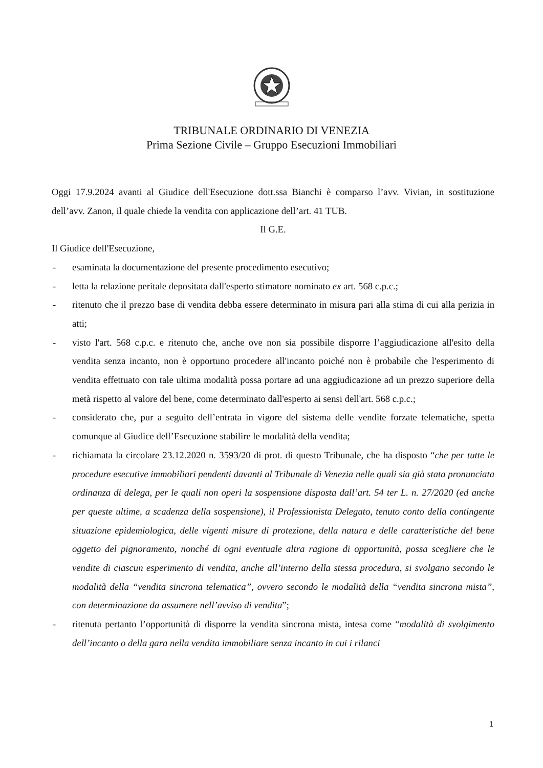TRIBUNALE ORDINARIO DI VENEZIA
Prima Sezione Civile – Gruppo Esecuzioni Immobiliari
Oggi 17.9.2024 avanti al Giudice dell'Esecuzione dott.ssa Bianchi è comparso l’avv. Vivian, in sostituzione dell’avv. Zanon, il quale chiede la vendita con applicazione dell’art. 41 TUB.
Il G.E.
Il Giudice dell'Esecuzione,
- esaminata la documentazione del presente procedimento esecutivo;
- letta la relazione peritale depositata dall'esperto stimatore nominato ex art. 568 c.p.c.;
- ritenuto che il prezzo base di vendita debba essere determinato in misura pari alla stima di cui alla perizia in atti;
- visto l'art. 568 c.p.c. e ritenuto che, anche ove non sia possibile disporre l’aggiudicazione all'esito della vendita senza incanto, non è opportuno procedere all'incanto poiché non è probabile che l'esperimento di vendita effettuato con tale ultima modalità possa portare ad una aggiudicazione ad un prezzo superiore della metà rispetto al valore del bene, come determinato dall'esperto ai sensi dell'art. 568 c.p.c.;
- considerato che, pur a seguito dell’entrata in vigore del sistema delle vendite forzate telematiche, spetta comunque al Giudice dell’Esecuzione stabilire le modalità della vendita;
- richiamata la circolare 23.12.2020 n. 3593/20 di prot. di questo Tribunale, che ha disposto “che per tutte le procedure esecutive immobiliari pendenti davanti al Tribunale di Venezia nelle quali sia già stata pronunciata ordinanza di delega, per le quali non operi la sospensione disposta dall’art. 54 ter L. n. 27/2020 (ed anche per queste ultime, a scadenza della sospensione), il Professionista Delegato, tenuto conto della contingente situazione epidemiologica, delle vigenti misure di protezione, della natura e delle caratteristiche del bene oggetto del pignoramento, nonché di ogni eventuale altra ragione di opportunità, possa scegliere che le vendite di ciascun esperimento di vendita, anche all’interno della stessa procedura, si svolgano secondo le modalità della “vendita sincrona telematica”, ovvero secondo le modalità della “vendita sincrona mista”, con determinazione da assumere nell’avviso di vendita”;
- ritenuta pertanto l’opportunità di disporre la vendita sincrona mista, intesa come “modalità di svolgimento dell’incanto o della gara nella vendita immobiliare senza incanto in cui i rilanci
1